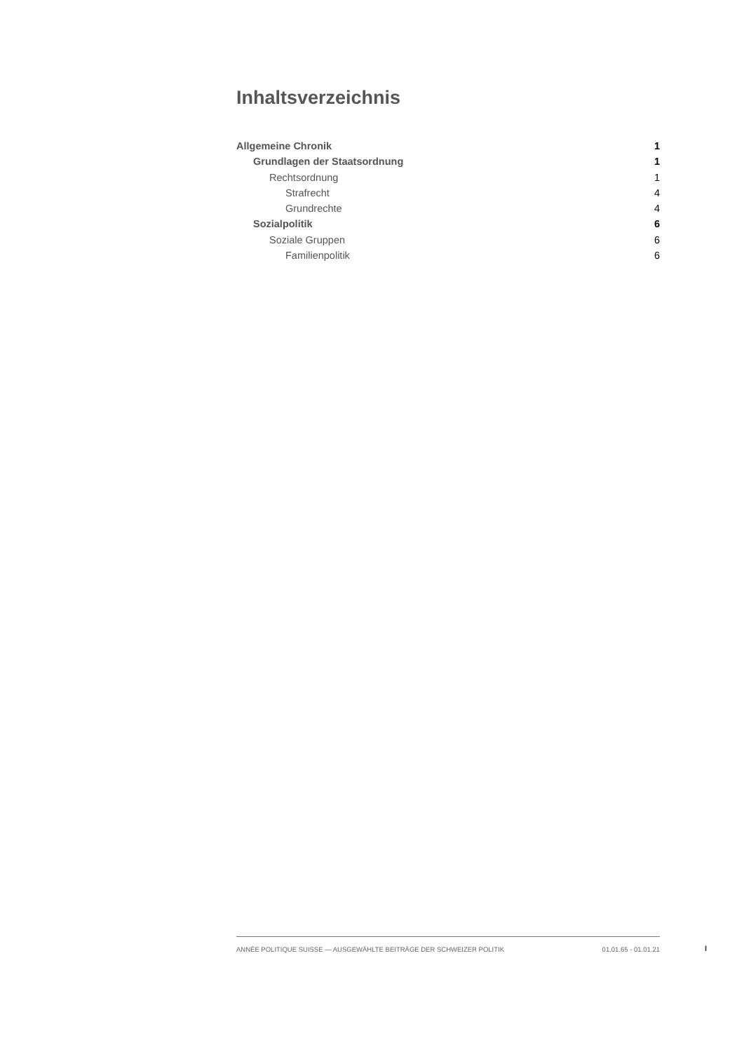Inhaltsverzeichnis
Allgemeine Chronik 1
Grundlagen der Staatsordnung 1
Rechtsordnung 1
Strafrecht 4
Grundrechte 4
Sozialpolitik 6
Soziale Gruppen 6
Familienpolitik 6
ANNÉE POLITIQUE SUISSE — AUSGEWÄHLTE BEITRÄGE DER SCHWEIZER POLITIK 01.01.65 - 01.01.21
I